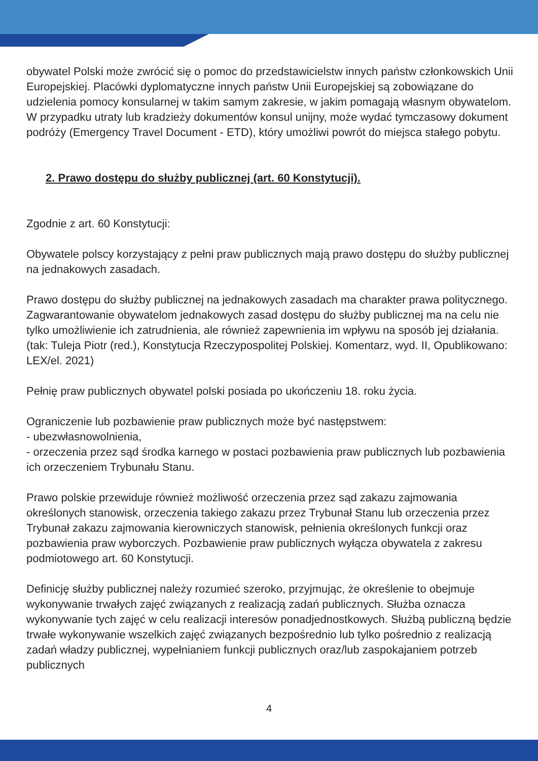obywatel Polski może zwrócić się o pomoc do przedstawicielstw innych państw członkowskich Unii Europejskiej. Placówki dyplomatyczne innych państw Unii Europejskiej są zobowiązane do udzielenia pomocy konsularnej w takim samym zakresie, w jakim pomagają własnym obywatelom. W przypadku utraty lub kradzieży dokumentów konsul unijny, może wydać tymczasowy dokument podróży (Emergency Travel Document - ETD), który umożliwi powrót do miejsca stałego pobytu.
2. Prawo dostępu do służby publicznej (art. 60 Konstytucji).
Zgodnie z art. 60 Konstytucji:
Obywatele polscy korzystający z pełni praw publicznych mają prawo dostępu do służby publicznej na jednakowych zasadach.
Prawo dostępu do służby publicznej na jednakowych zasadach ma charakter prawa politycznego. Zagwarantowanie obywatelom jednakowych zasad dostępu do służby publicznej ma na celu nie tylko umożliwienie ich zatrudnienia, ale również zapewnienia im wpływu na sposób jej działania. (tak: Tuleja Piotr (red.), Konstytucja Rzeczypospolitej Polskiej. Komentarz, wyd. II, Opublikowano: LEX/el. 2021)
Pełnię praw publicznych obywatel polski posiada po ukończeniu 18. roku życia.
Ograniczenie lub pozbawienie praw publicznych może być następstwem:
- ubezwłasnowolnienia,
- orzeczenia przez sąd środka karnego w postaci pozbawienia praw publicznych lub pozbawienia ich orzeczeniem Trybunału Stanu.
Prawo polskie przewiduje również możliwość orzeczenia przez sąd zakazu zajmowania określonych stanowisk, orzeczenia takiego zakazu przez Trybunał Stanu lub orzeczenia przez Trybunał zakazu zajmowania kierowniczych stanowisk, pełnienia określonych funkcji oraz pozbawienia praw wyborczych. Pozbawienie praw publicznych wyłącza obywatela z zakresu podmiotowego art. 60 Konstytucji.
Definicję służby publicznej należy rozumieć szeroko, przyjmując, że określenie to obejmuje wykonywanie trwałych zajęć związanych z realizacją zadań publicznych. Służba oznacza wykonywanie tych zajęć w celu realizacji interesów ponadjednostkowych. Służbą publiczną będzie trwałe wykonywanie wszelkich zajęć związanych bezpośrednio lub tylko pośrednio z realizacją zadań władzy publicznej, wypełnianiem funkcji publicznych oraz/lub zaspokajaniem potrzeb publicznych
4